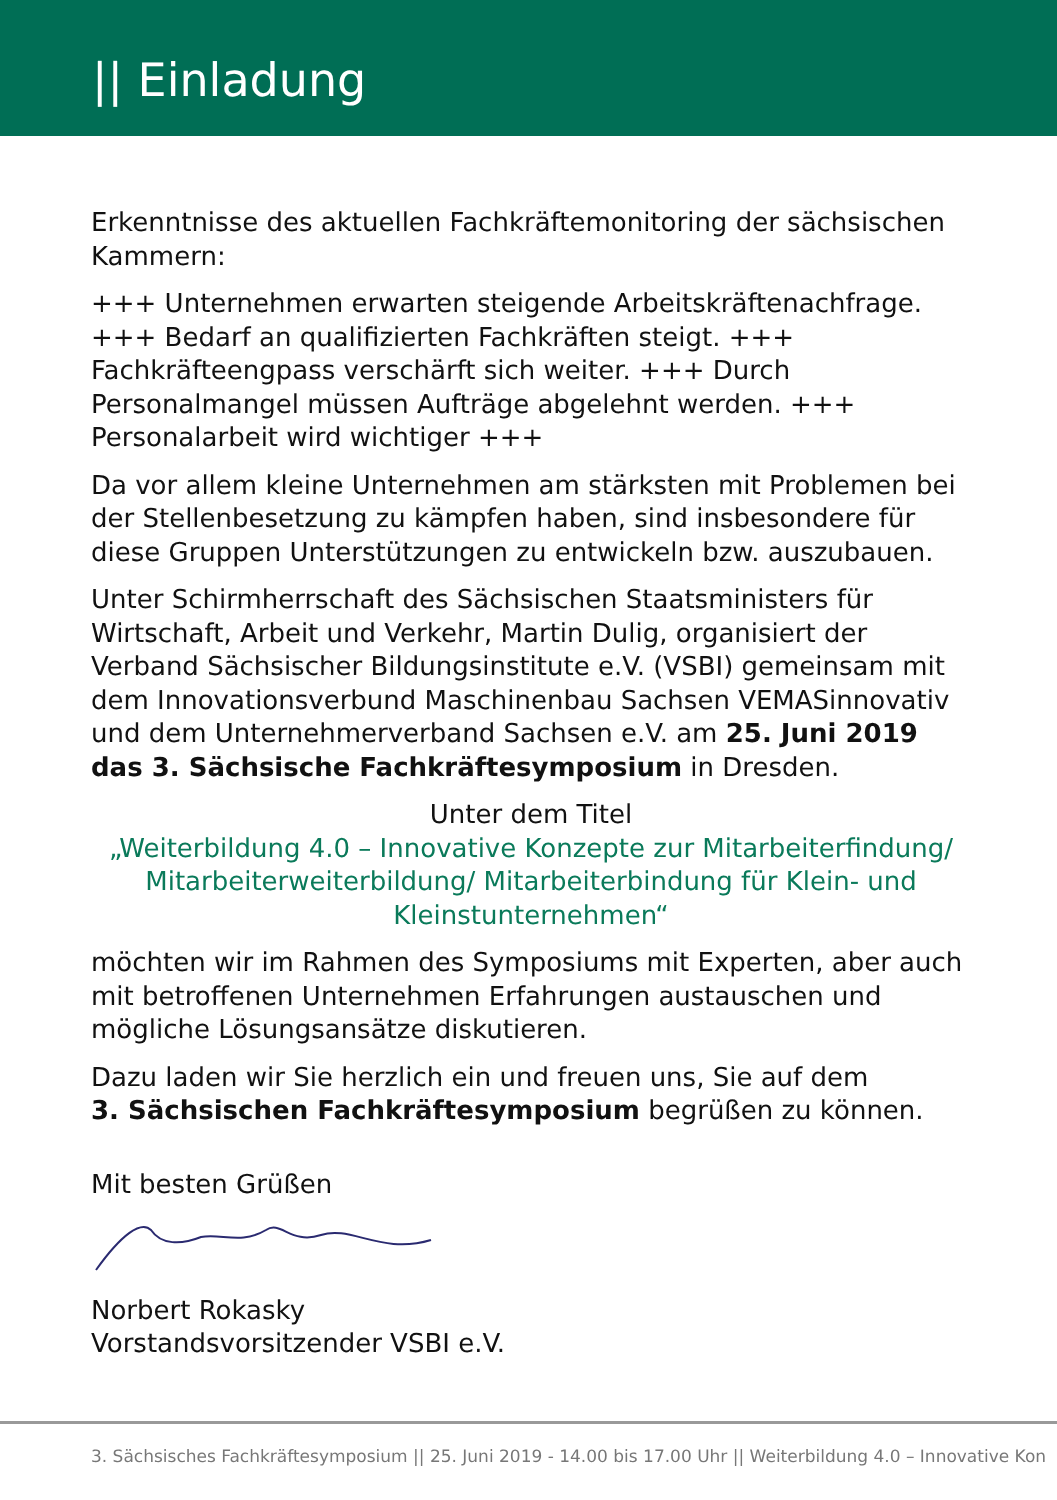|| Einladung
Erkenntnisse des aktuellen Fachkräftemonitoring der sächsischen Kammern:
+++ Unternehmen erwarten steigende Arbeitskräftenachfrage. +++ Bedarf an qualifizierten Fachkräften steigt. +++ Fachkräfteengpass verschärft sich weiter. +++ Durch Personalmangel müssen Aufträge abgelehnt werden. +++ Personalarbeit wird wichtiger +++
Da vor allem kleine Unternehmen am stärksten mit Problemen bei der Stellenbesetzung zu kämpfen haben, sind insbesondere für diese Gruppen Unterstützungen zu entwickeln bzw. auszubauen.
Unter Schirmherrschaft des Sächsischen Staatsministers für Wirtschaft, Arbeit und Verkehr, Martin Dulig, organisiert der Verband Sächsischer Bildungsinstitute e.V. (VSBI) gemeinsam mit dem Innovationsverbund Maschinenbau Sachsen VEMASinnovativ und dem Unternehmerverband Sachsen e.V. am 25. Juni 2019 das 3. Sächsische Fachkräftesymposium in Dresden.
Unter dem Titel
„Weiterbildung 4.0 – Innovative Konzepte zur Mitarbeiterfindung/ Mitarbeiterweiterbildung/ Mitarbeiterbindung für Klein- und Kleinstunternehmen“
möchten wir im Rahmen des Symposiums mit Experten, aber auch mit betroffenen Unternehmen Erfahrungen austauschen und mögliche Lösungsansätze diskutieren.
Dazu laden wir Sie herzlich ein und freuen uns, Sie auf dem
3. Sächsischen Fachkräftesymposium begrüßen zu können.
Mit besten Grüßen
Norbert Rokasky
Vorstandsvorsitzender VSBI e.V.
3. Sächsisches Fachkräftesymposium || 25. Juni 2019 - 14.00 bis 17.00 Uhr || Weiterbildung 4.0 – Innovative Kon